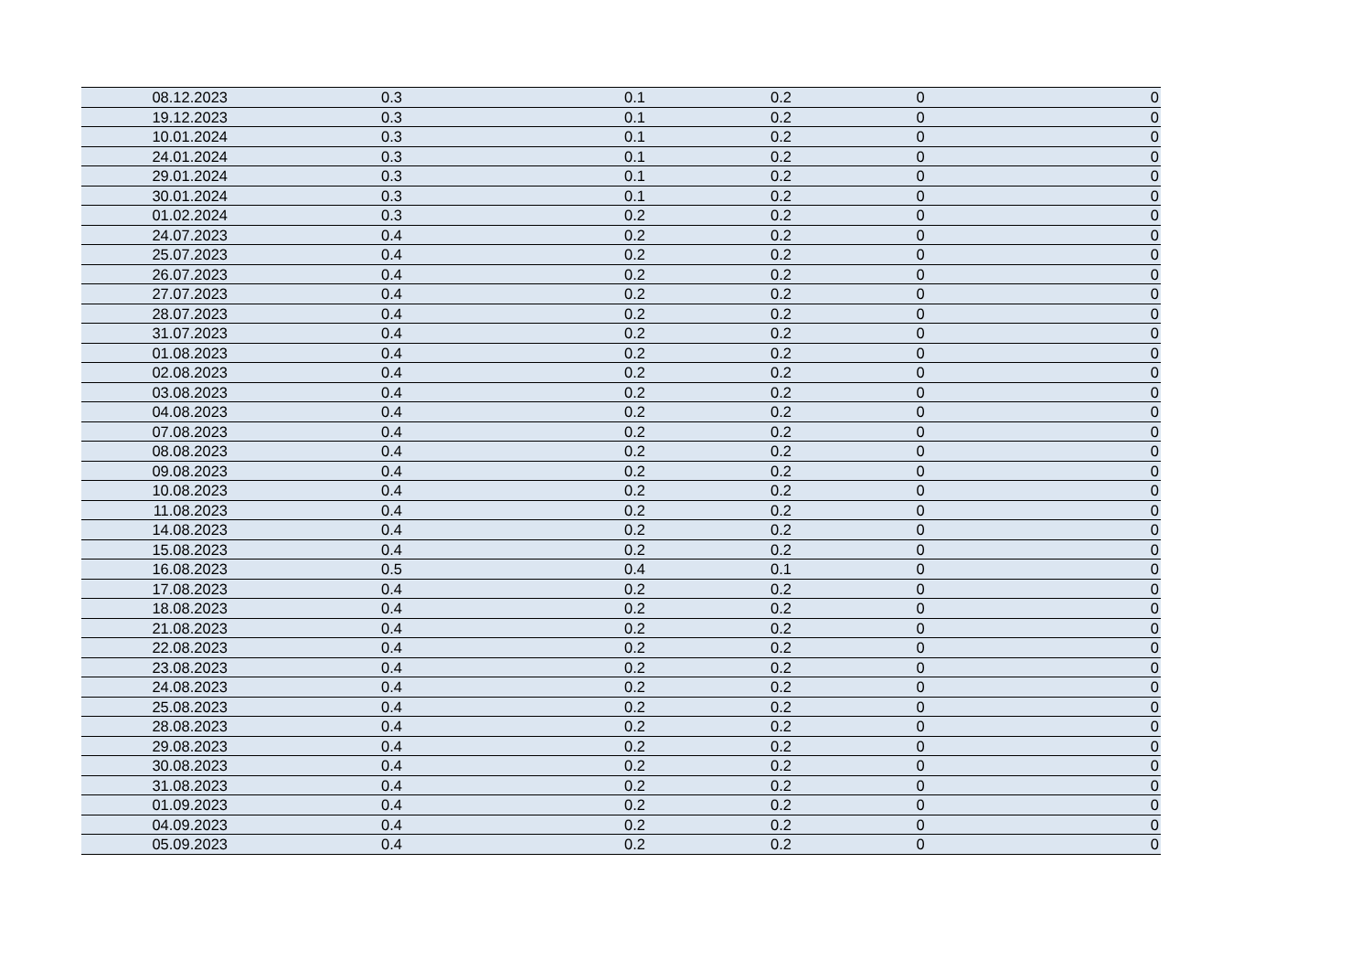| 08.12.2023 | 0.3 | 0.1 | 0.2 | 0 | 0 |
| 19.12.2023 | 0.3 | 0.1 | 0.2 | 0 | 0 |
| 10.01.2024 | 0.3 | 0.1 | 0.2 | 0 | 0 |
| 24.01.2024 | 0.3 | 0.1 | 0.2 | 0 | 0 |
| 29.01.2024 | 0.3 | 0.1 | 0.2 | 0 | 0 |
| 30.01.2024 | 0.3 | 0.1 | 0.2 | 0 | 0 |
| 01.02.2024 | 0.3 | 0.2 | 0.2 | 0 | 0 |
| 24.07.2023 | 0.4 | 0.2 | 0.2 | 0 | 0 |
| 25.07.2023 | 0.4 | 0.2 | 0.2 | 0 | 0 |
| 26.07.2023 | 0.4 | 0.2 | 0.2 | 0 | 0 |
| 27.07.2023 | 0.4 | 0.2 | 0.2 | 0 | 0 |
| 28.07.2023 | 0.4 | 0.2 | 0.2 | 0 | 0 |
| 31.07.2023 | 0.4 | 0.2 | 0.2 | 0 | 0 |
| 01.08.2023 | 0.4 | 0.2 | 0.2 | 0 | 0 |
| 02.08.2023 | 0.4 | 0.2 | 0.2 | 0 | 0 |
| 03.08.2023 | 0.4 | 0.2 | 0.2 | 0 | 0 |
| 04.08.2023 | 0.4 | 0.2 | 0.2 | 0 | 0 |
| 07.08.2023 | 0.4 | 0.2 | 0.2 | 0 | 0 |
| 08.08.2023 | 0.4 | 0.2 | 0.2 | 0 | 0 |
| 09.08.2023 | 0.4 | 0.2 | 0.2 | 0 | 0 |
| 10.08.2023 | 0.4 | 0.2 | 0.2 | 0 | 0 |
| 11.08.2023 | 0.4 | 0.2 | 0.2 | 0 | 0 |
| 14.08.2023 | 0.4 | 0.2 | 0.2 | 0 | 0 |
| 15.08.2023 | 0.4 | 0.2 | 0.2 | 0 | 0 |
| 16.08.2023 | 0.5 | 0.4 | 0.1 | 0 | 0 |
| 17.08.2023 | 0.4 | 0.2 | 0.2 | 0 | 0 |
| 18.08.2023 | 0.4 | 0.2 | 0.2 | 0 | 0 |
| 21.08.2023 | 0.4 | 0.2 | 0.2 | 0 | 0 |
| 22.08.2023 | 0.4 | 0.2 | 0.2 | 0 | 0 |
| 23.08.2023 | 0.4 | 0.2 | 0.2 | 0 | 0 |
| 24.08.2023 | 0.4 | 0.2 | 0.2 | 0 | 0 |
| 25.08.2023 | 0.4 | 0.2 | 0.2 | 0 | 0 |
| 28.08.2023 | 0.4 | 0.2 | 0.2 | 0 | 0 |
| 29.08.2023 | 0.4 | 0.2 | 0.2 | 0 | 0 |
| 30.08.2023 | 0.4 | 0.2 | 0.2 | 0 | 0 |
| 31.08.2023 | 0.4 | 0.2 | 0.2 | 0 | 0 |
| 01.09.2023 | 0.4 | 0.2 | 0.2 | 0 | 0 |
| 04.09.2023 | 0.4 | 0.2 | 0.2 | 0 | 0 |
| 05.09.2023 | 0.4 | 0.2 | 0.2 | 0 | 0 |